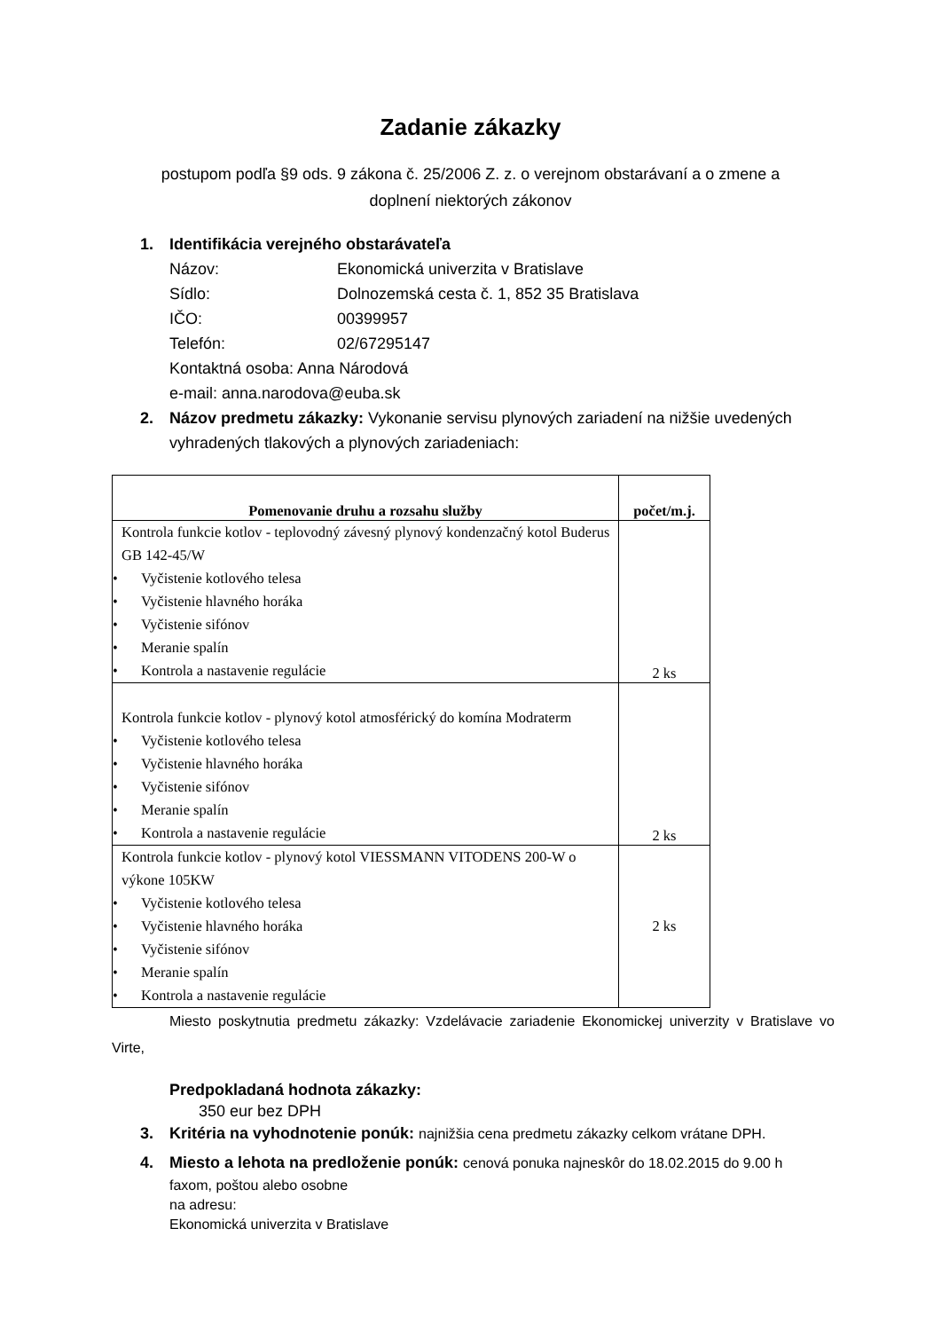Zadanie zákazky
postupom podľa §9 ods. 9 zákona č. 25/2006 Z. z. o verejnom obstarávaní a o zmene a doplnení niektorých zákonov
1. Identifikácia verejného obstarávateľa
Názov: Ekonomická univerzita v Bratislave
Sídlo: Dolnozemská cesta č. 1, 852 35 Bratislava
IČO: 00399957
Telefón: 02/67295147
Kontaktná osoba: Anna Národová
e-mail: anna.narodova@euba.sk
2. Názov predmetu zákazky: Vykonanie servisu plynových zariadení na nižšie uvedených
vyhradených tlakových a plynových zariadeniach:
| Pomenovanie druhu a rozsahu služby | počet/m.j. |
| --- | --- |
| Kontrola funkcie kotlov - teplovodný závesný plynový kondenzačný kotol Buderus GB 142-45/W • Vyčistenie kotlového telesa • Vyčistenie hlavného horáka • Vyčistenie sifónov • Meranie spalín • Kontrola a nastavenie regulácie | 2 ks |
| Kontrola funkcie kotlov - plynový kotol atmosférický do komína Modraterm • Vyčistenie kotlového telesa • Vyčistenie hlavného horáka • Vyčistenie sifónov • Meranie spalín • Kontrola a nastavenie regulácie | 2 ks |
| Kontrola funkcie kotlov - plynový kotol VIESSMANN VITODENS 200-W o výkone 105KW • Vyčistenie kotlového telesa • Vyčistenie hlavného horáka • Vyčistenie sifónov • Meranie spalín • Kontrola a nastavenie regulácie | 2 ks |
Miesto poskytnutia predmetu zákazky: Vzdelávacie zariadenie Ekonomickej univerzity v Bratislave vo Virte,
Predpokladaná hodnota zákazky:
350 eur bez DPH
3. Kritéria na vyhodnotenie ponúk: najnižšia cena predmetu zákazky celkom vrátane DPH.
4. Miesto a lehota na predloženie ponúk: cenová ponuka najneskôr do 18.02.2015 do 9.00 h
faxom, poštou alebo osobne
na adresu:
Ekonomická univerzita v Bratislave